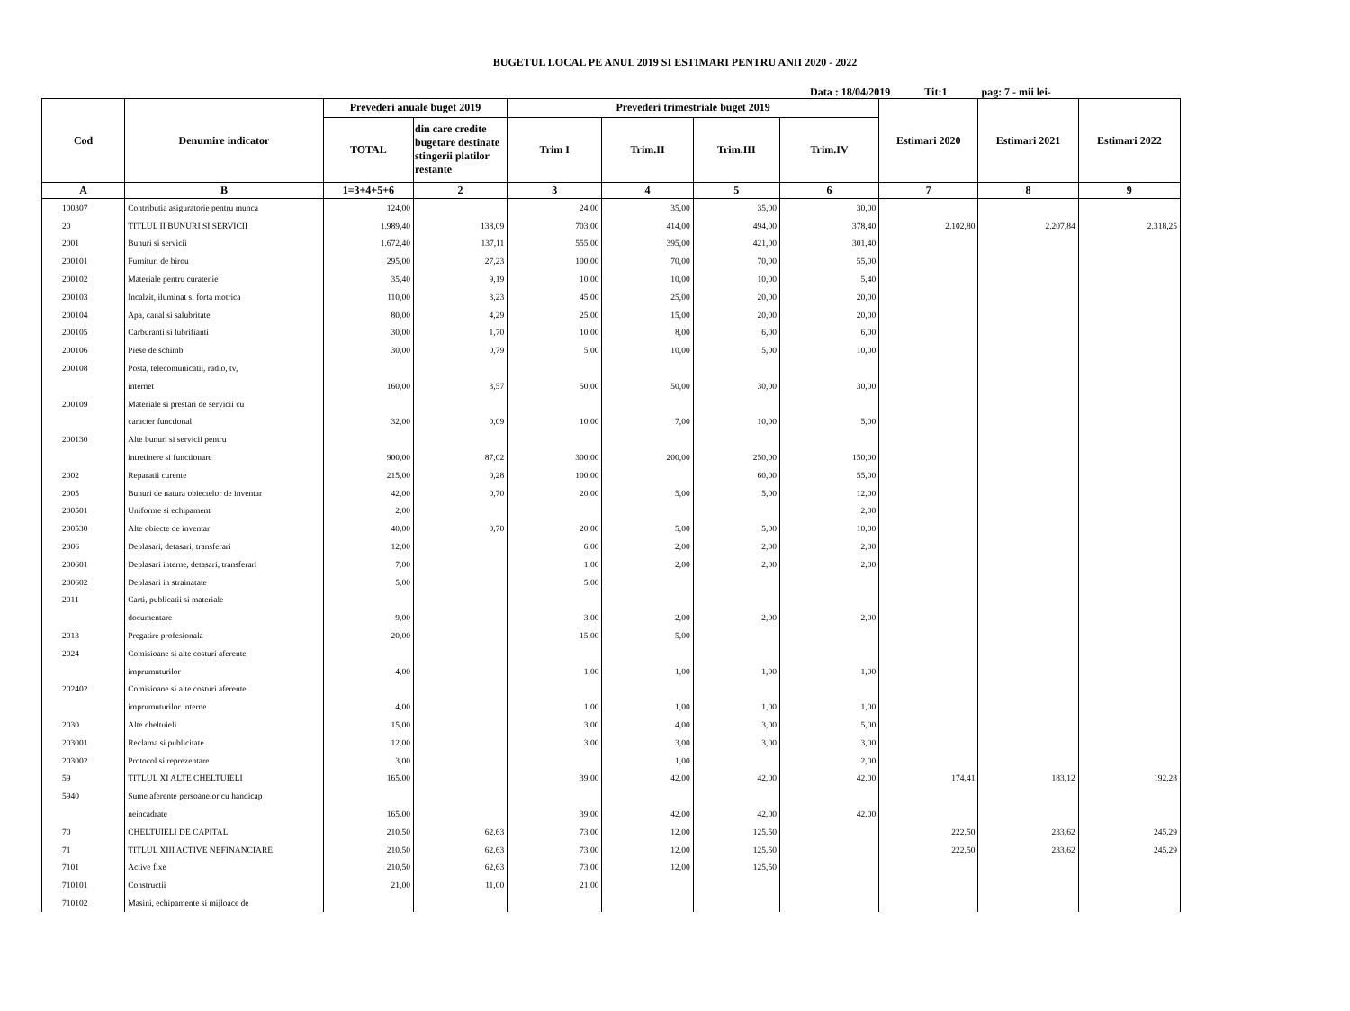BUGETUL LOCAL PE ANUL 2019 SI ESTIMARI PENTRU ANII 2020 - 2022
Data : 18/04/2019 Tit:1 pag: 7 - mii lei-
| Cod | Denumire indicator | Prevederi anuale buget 2019 | | Prevederi trimestriale buget 2019 | | | | Estimari 2020 | Estimari 2021 | Estimari 2022 |
| --- | --- | --- | --- | --- | --- | --- | --- | --- | --- | --- |
| | | TOTAL | din care credite bugetare destinate stingerii platilor restante | Trim I | Trim.II | Trim.III | Trim.IV | | | |
| A | B | 1=3+4+5+6 | 2 | 3 | 4 | 5 | 6 | 7 | 8 | 9 |
| 100307 | Contributia asiguratorie pentru munca | 124,00 | | 24,00 | 35,00 | 35,00 | 30,00 | | | |
| 20 | TITLUL II BUNURI SI SERVICII | 1.989,40 | 138,09 | 703,00 | 414,00 | 494,00 | 378,40 | 2.102,80 | 2.207,84 | 2.318,25 |
| 2001 | Bunuri si servicii | 1.672,40 | 137,11 | 555,00 | 395,00 | 421,00 | 301,40 | | | |
| 200101 | Furnituri de birou | 295,00 | 27,23 | 100,00 | 70,00 | 70,00 | 55,00 | | | |
| 200102 | Materiale pentru curatenie | 35,40 | 9,19 | 10,00 | 10,00 | 10,00 | 5,40 | | | |
| 200103 | Incalzit, iluminat si forta motrica | 110,00 | 3,23 | 45,00 | 25,00 | 20,00 | 20,00 | | | |
| 200104 | Apa, canal si salubritate | 80,00 | 4,29 | 25,00 | 15,00 | 20,00 | 20,00 | | | |
| 200105 | Carburanti si lubrifianti | 30,00 | 1,70 | 10,00 | 8,00 | 6,00 | 6,00 | | | |
| 200106 | Piese de schimb | 30,00 | 0,79 | 5,00 | 10,00 | 5,00 | 10,00 | | | |
| 200108 | Posta, telecomunicatii, radio, tv, | | | | | | | | | |
| | internet | 160,00 | 3,57 | 50,00 | 50,00 | 30,00 | 30,00 | | | |
| 200109 | Materiale si prestari de servicii cu | | | | | | | | | |
| | caracter functional | 32,00 | 0,09 | 10,00 | 7,00 | 10,00 | 5,00 | | | |
| 200130 | Alte bunuri si servicii pentru | | | | | | | | | |
| | intretinere si functionare | 900,00 | 87,02 | 300,00 | 200,00 | 250,00 | 150,00 | | | |
| 2002 | Reparatii curente | 215,00 | 0,28 | 100,00 | | 60,00 | 55,00 | | | |
| 2005 | Bunuri de natura obiectelor de inventar | 42,00 | 0,70 | 20,00 | 5,00 | 5,00 | 12,00 | | | |
| 200501 | Uniforme si echipament | 2,00 | | | | | 2,00 | | | |
| 200530 | Alte obiecte de inventar | 40,00 | 0,70 | 20,00 | 5,00 | 5,00 | 10,00 | | | |
| 2006 | Deplasari, detasari, transferari | 12,00 | | 6,00 | 2,00 | 2,00 | 2,00 | | | |
| 200601 | Deplasari interne, detasari, transferari | 7,00 | | 1,00 | 2,00 | 2,00 | 2,00 | | | |
| 200602 | Deplasari in strainatate | 5,00 | | 5,00 | | | | | | |
| 2011 | Carti, publicatii si materiale | | | | | | | | | |
| | documentare | 9,00 | | 3,00 | 2,00 | 2,00 | 2,00 | | | |
| 2013 | Pregatire profesionala | 20,00 | | 15,00 | 5,00 | | | | | |
| 2024 | Comisioane si alte costuri aferente | | | | | | | | | |
| | imprumuturilor | 4,00 | | 1,00 | 1,00 | 1,00 | 1,00 | | | |
| 202402 | Comisioane si alte costuri aferente | | | | | | | | | |
| | imprumuturilor interne | 4,00 | | 1,00 | 1,00 | 1,00 | 1,00 | | | |
| 2030 | Alte cheltuieli | 15,00 | | 3,00 | 4,00 | 3,00 | 5,00 | | | |
| 203001 | Reclama si publicitate | 12,00 | | 3,00 | 3,00 | 3,00 | 3,00 | | | |
| 203002 | Protocol si reprezentare | 3,00 | | | 1,00 | | 2,00 | | | |
| 59 | TITLUL XI ALTE CHELTUIELI | 165,00 | | 39,00 | 42,00 | 42,00 | 42,00 | 174,41 | 183,12 | 192,28 |
| 5940 | Sume aferente persoanelor cu handicap | | | | | | | | | |
| | neincadrate | 165,00 | | 39,00 | 42,00 | 42,00 | 42,00 | | | |
| 70 | CHELTUIELI DE CAPITAL | 210,50 | 62,63 | 73,00 | 12,00 | 125,50 | | 222,50 | 233,62 | 245,29 |
| 71 | TITLUL XIII ACTIVE NEFINANCIARE | 210,50 | 62,63 | 73,00 | 12,00 | 125,50 | | 222,50 | 233,62 | 245,29 |
| 7101 | Active fixe | 210,50 | 62,63 | 73,00 | 12,00 | 125,50 | | | | |
| 710101 | Constructii | 21,00 | 11,00 | 21,00 | | | | | | |
| 710102 | Masini, echipamente si mijloace de | | | | | | | | | |